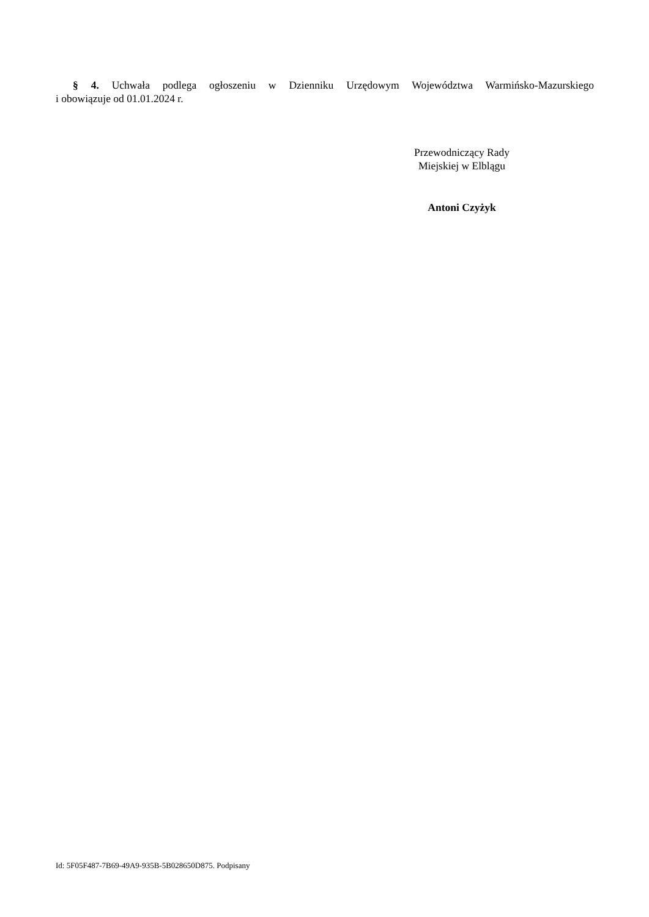§ 4. Uchwała podlega ogłoszeniu w Dzienniku Urzędowym Województwa Warmińsko-Mazurskiego
i obowiązuje od 01.01.2024 r.
Przewodniczący Rady
Miejskiej w Elblągu
Antoni Czyżyk
Id: 5F05F487-7B69-49A9-935B-5B028650D875. Podpisany